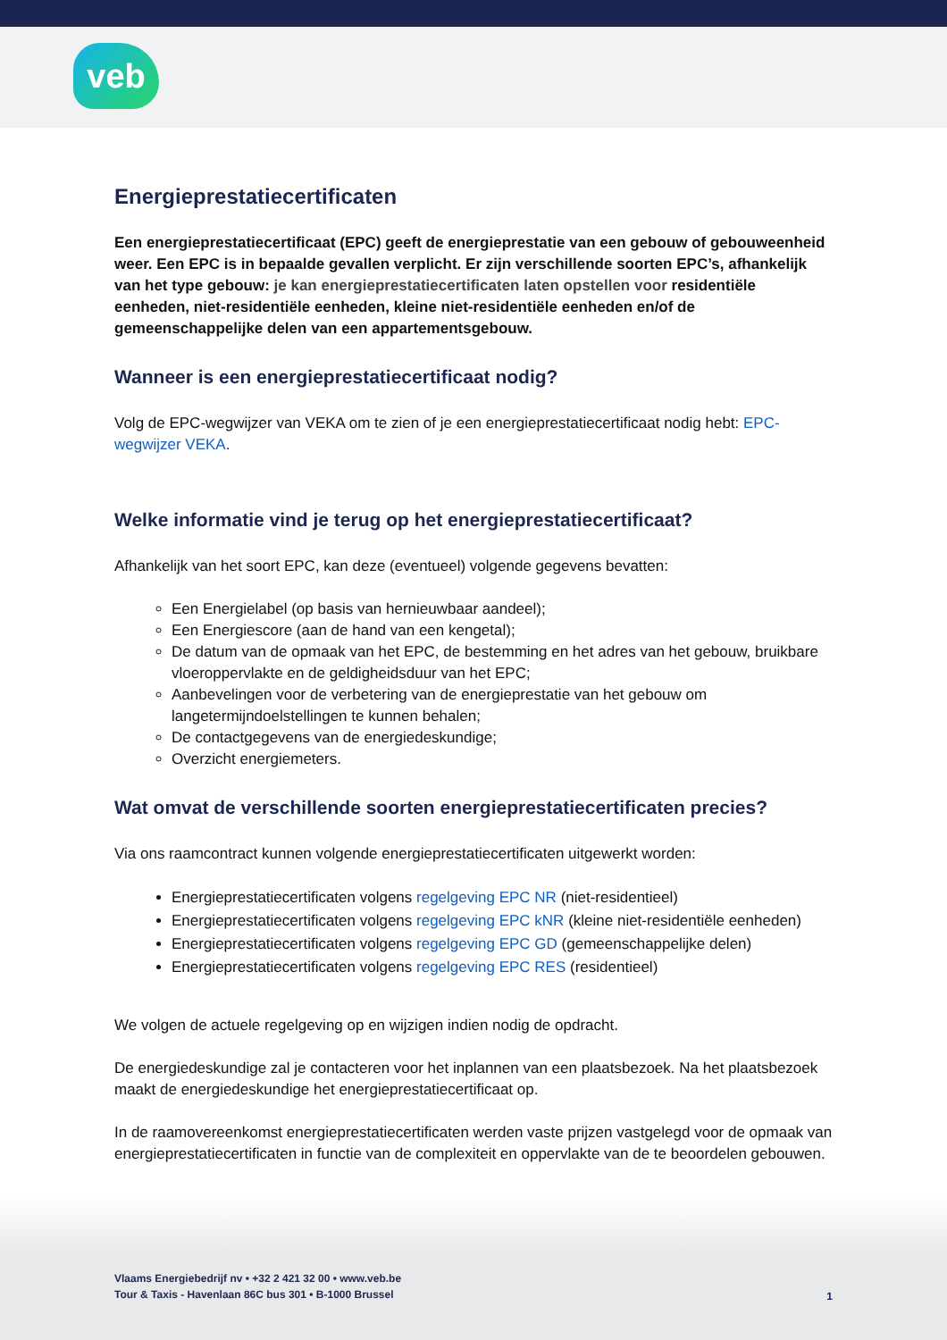veb
Energieprestatiecertificaten
Een energieprestatiecertificaat (EPC) geeft de energieprestatie van een gebouw of gebouweenheid weer. Een EPC is in bepaalde gevallen verplicht. Er zijn verschillende soorten EPC’s, afhankelijk van het type gebouw: je kan energieprestatiecertificaten laten opstellen voor residentiële eenheden, niet-residentiële eenheden, kleine niet-residentiële eenheden en/of de gemeenschappelijke delen van een appartementsgebouw.
Wanneer is een energieprestatiecertificaat nodig?
Volg de EPC-wegwijzer van VEKA om te zien of je een energieprestatiecertificaat nodig hebt: EPC-wegwijzer VEKA.
Welke informatie vind je terug op het energieprestatiecertificaat?
Afhankelijk van het soort EPC, kan deze (eventueel) volgende gegevens bevatten:
Een Energielabel (op basis van hernieuwbaar aandeel);
Een Energiescore (aan de hand van een kengetal);
De datum van de opmaak van het EPC, de bestemming en het adres van het gebouw, bruikbare vloeroppervlakte en de geldigheidsduur van het EPC;
Aanbevelingen voor de verbetering van de energieprestatie van het gebouw om langetermijndoelstellingen te kunnen behalen;
De contactgegevens van de energiedeskundige;
Overzicht energiemeters.
Wat omvat de verschillende soorten energieprestatiecertificaten precies?
Via ons raamcontract kunnen volgende energieprestatiecertificaten uitgewerkt worden:
Energieprestatiecertificaten volgens regelgeving EPC NR (niet-residentieel)
Energieprestatiecertificaten volgens regelgeving EPC kNR (kleine niet-residentiële eenheden)
Energieprestatiecertificaten volgens regelgeving EPC GD (gemeenschappelijke delen)
Energieprestatiecertificaten volgens regelgeving EPC RES (residentieel)
We volgen de actuele regelgeving op en wijzigen indien nodig de opdracht.
De energiedeskundige zal je contacteren voor het inplannen van een plaatsbezoek. Na het plaatsbezoek maakt de energiedeskundige het energieprestatiecertificaat op.
In de raamovereenkomst energieprestatiecertificaten werden vaste prijzen vastgelegd voor de opmaak van energieprestatiecertificaten in functie van de complexiteit en oppervlakte van de te beoordelen gebouwen.
Vlaams Energiebedrijf nv • +32 2 421 32 00 • www.veb.be
Tour & Taxis - Havenlaan 86C bus 301 • B-1000 Brussel
1